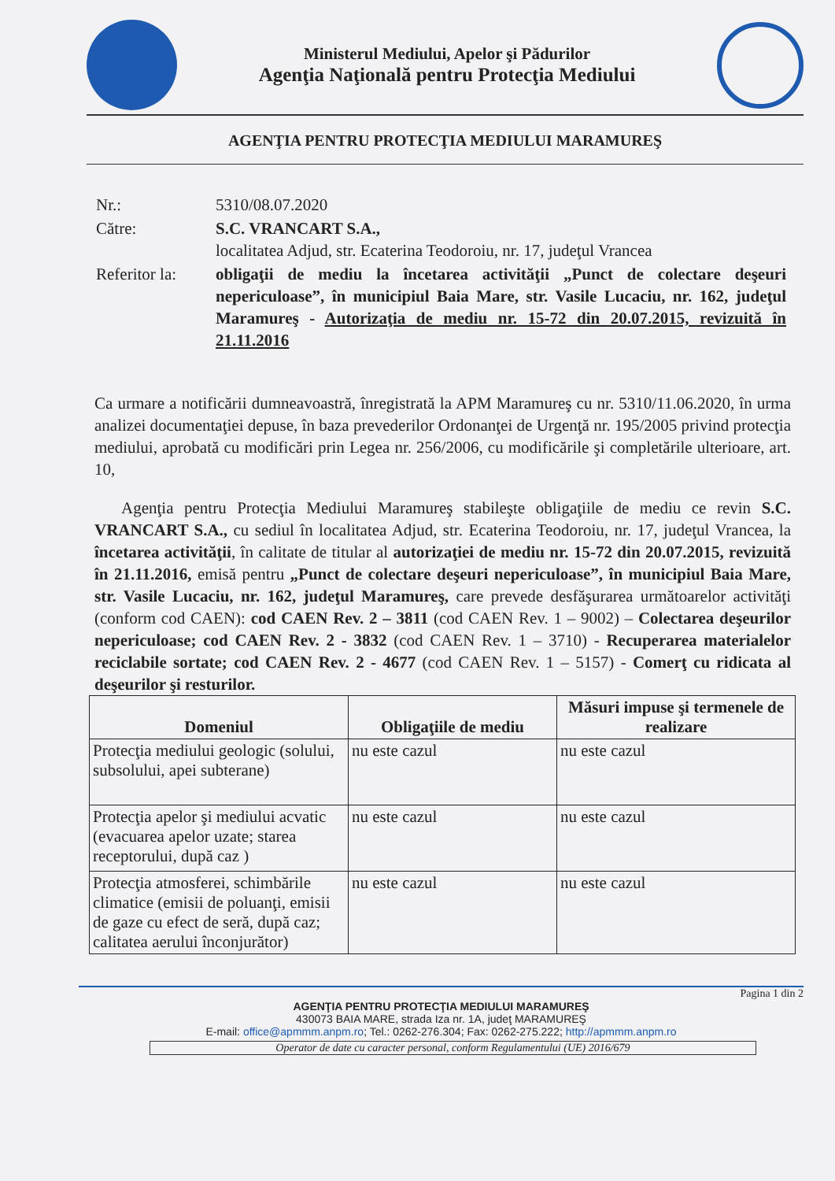Ministerul Mediului, Apelor şi Pădurilor
Agenţia Naţională pentru Protecţia Mediului
AGENŢIA PENTRU PROTECŢIA MEDIULUI MARAMUREŞ
| Nr.: | 5310/08.07.2020 |
| Către: | S.C. VRANCART S.A., localitatea Adjud, str. Ecaterina Teodoroiu, nr. 17, judeţul Vrancea |
| Referitor la: | obligaţii de mediu la încetarea activităţii „Punct de colectare deşeuri nepericuloase”, în municipiul Baia Mare, str. Vasile Lucaciu, nr. 162, judeţul Maramureş - Autorizaţia de mediu nr. 15-72 din 20.07.2015, revizuită în 21.11.2016 |
Ca urmare a notificării dumneavoastră, înregistrată la APM Maramureş cu nr. 5310/11.06.2020, în urma analizei documentaţiei depuse, în baza prevederilor Ordonanţei de Urgenţă nr. 195/2005 privind protecţia mediului, aprobată cu modificări prin Legea nr. 256/2006, cu modificările şi completările ulterioare, art. 10,
Agenţia pentru Protecţia Mediului Maramureş stabileşte obligaţiile de mediu ce revin S.C. VRANCART S.A., cu sediul în localitatea Adjud, str. Ecaterina Teodoroiu, nr. 17, judeţul Vrancea, la încetarea activităţii, în calitate de titular al autorizaţiei de mediu nr. 15-72 din 20.07.2015, revizuită în 21.11.2016, emisă pentru „Punct de colectare deşeuri nepericuloase”, în municipiul Baia Mare, str. Vasile Lucaciu, nr. 162, judeţul Maramureş, care prevede desfăşurarea următoarelor activităţi (conform cod CAEN): cod CAEN Rev. 2 – 3811 (cod CAEN Rev. 1 – 9002) – Colectarea deşeurilor nepericuloase; cod CAEN Rev. 2 - 3832 (cod CAEN Rev. 1 – 3710) - Recuperarea materialelor reciclabile sortate; cod CAEN Rev. 2 - 4677 (cod CAEN Rev. 1 – 5157) - Comerţ cu ridicata al deşeurilor şi resturilor.
| Domeniul | Obligaţiile de mediu | Măsuri impuse şi termenele de realizare |
| --- | --- | --- |
| Protecţia mediului geologic (solului, subsolului, apei subterane) | nu este cazul | nu este cazul |
| Protecţia apelor şi mediului acvatic (evacuarea apelor uzate; starea receptorului, după caz ) | nu este cazul | nu este cazul |
| Protecţia atmosferei, schimbările climatice (emisii de poluanţi, emisii de gaze cu efect de seră, după caz; calitatea aerului înconjurător) | nu este cazul | nu este cazul |
Pagina 1 din 2
AGENŢIA PENTRU PROTECŢIA MEDIULUI MARAMUREŞ
430073 BAIA MARE, strada Iza nr. 1A, judeţ MARAMUREŞ
E-mail: office@apmmm.anpm.ro; Tel.: 0262-276.304; Fax: 0262-275.222; http://apmmm.anpm.ro
Operator de date cu caracter personal, conform Regulamentului (UE) 2016/679